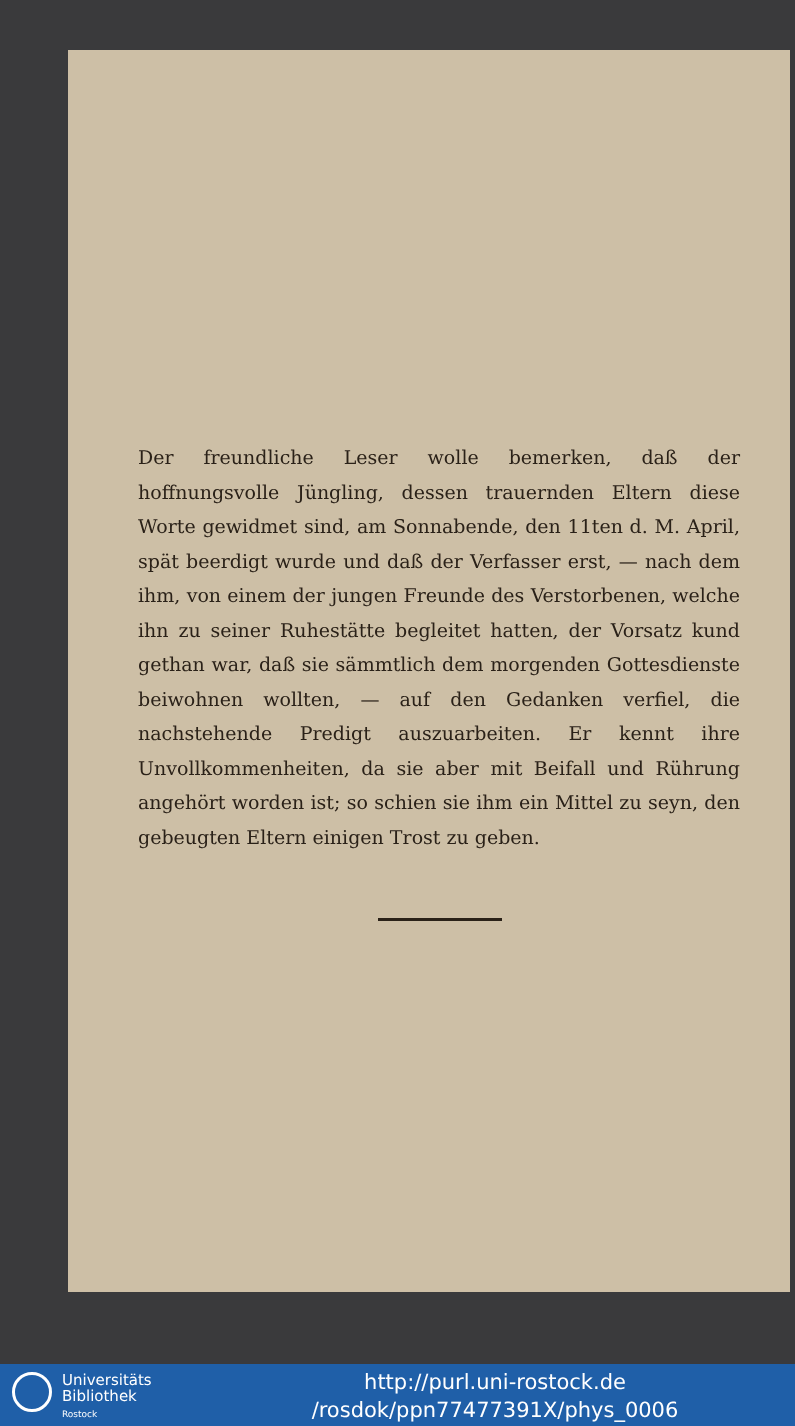Der freundliche Leser wolle bemerken, daß der hoffnungsvolle Jüngling, dessen trauernden Eltern diese Worte gewidmet sind, am Sonnabende, den 11ten d. M. April, spät beerdigt wurde und daß der Verfasser erst, — nach dem ihm, von einem der jungen Freunde des Verstorbenen, welche ihn zu seiner Ruhestätte begleitet hatten, der Vorsatz kund gethan war, daß sie sämmtlich dem morgenden Gottesdienste beiwohnen wollten, — auf den Gedanken verfiel, die nachstehende Predigt auszuarbeiten. Er kennt ihre Unvollkommenheiten, da sie aber mit Beifall und Rührung angehört worden ist; so schien sie ihm ein Mittel zu seyn, den gebeugten Eltern einigen Trost zu geben.
Universitäts
Bibliothek
Rostock
http://purl.uni-rostock.de
/rosdok/ppn77477391X/phys_0006